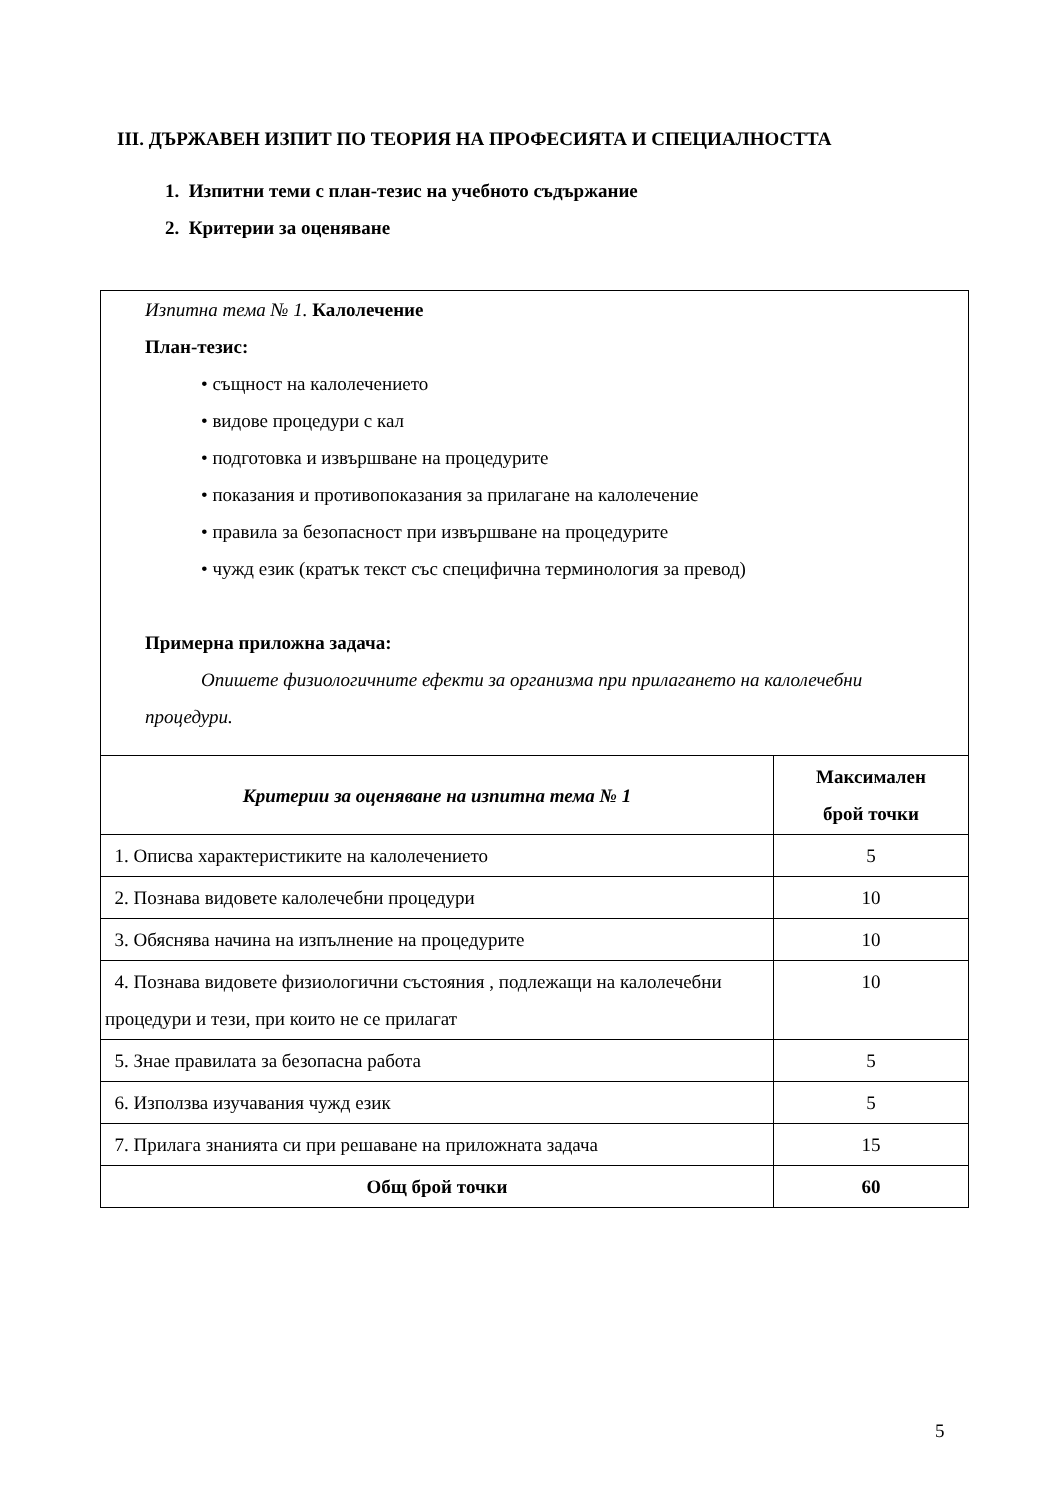III. ДЪРЖАВЕН ИЗПИТ ПО ТЕОРИЯ НА ПРОФЕСИЯТА И СПЕЦИАЛНОСТТА
1. Изпитни теми с план-тезис на учебното съдържание
2. Критерии за оценяване
| Изпитна тема № 1. Калолечение План-тезис: • същност на калолечението • видове процедури с кал • подготовка и извършване на процедурите • показания и противопоказания за прилагане на калолечение • правила за безопасност при извършване на процедурите • чужд език (кратък текст със специфична терминология за превод) Примерна приложна задача: Опишете физиологичните ефекти за организма при прилагането на калолечебни процедури. | |
| Критерии за оценяване на изпитна тема № 1 | Максимален брой точки |
| 1. Описва характеристиките на калолечението | 5 |
| 2. Познава видовете калолечебни процедури | 10 |
| 3. Обяснява начина на изпълнение на процедурите | 10 |
| 4. Познава видовете физиологични състояния , подлежащи на калолечебни процедури и тези, при които не се прилагат | 10 |
| 5. Знае правилата за безопасна работа | 5 |
| 6. Използва изучавания чужд език | 5 |
| 7. Прилага знанията си при решаване на приложната задача | 15 |
| Общ брой точки | 60 |
5